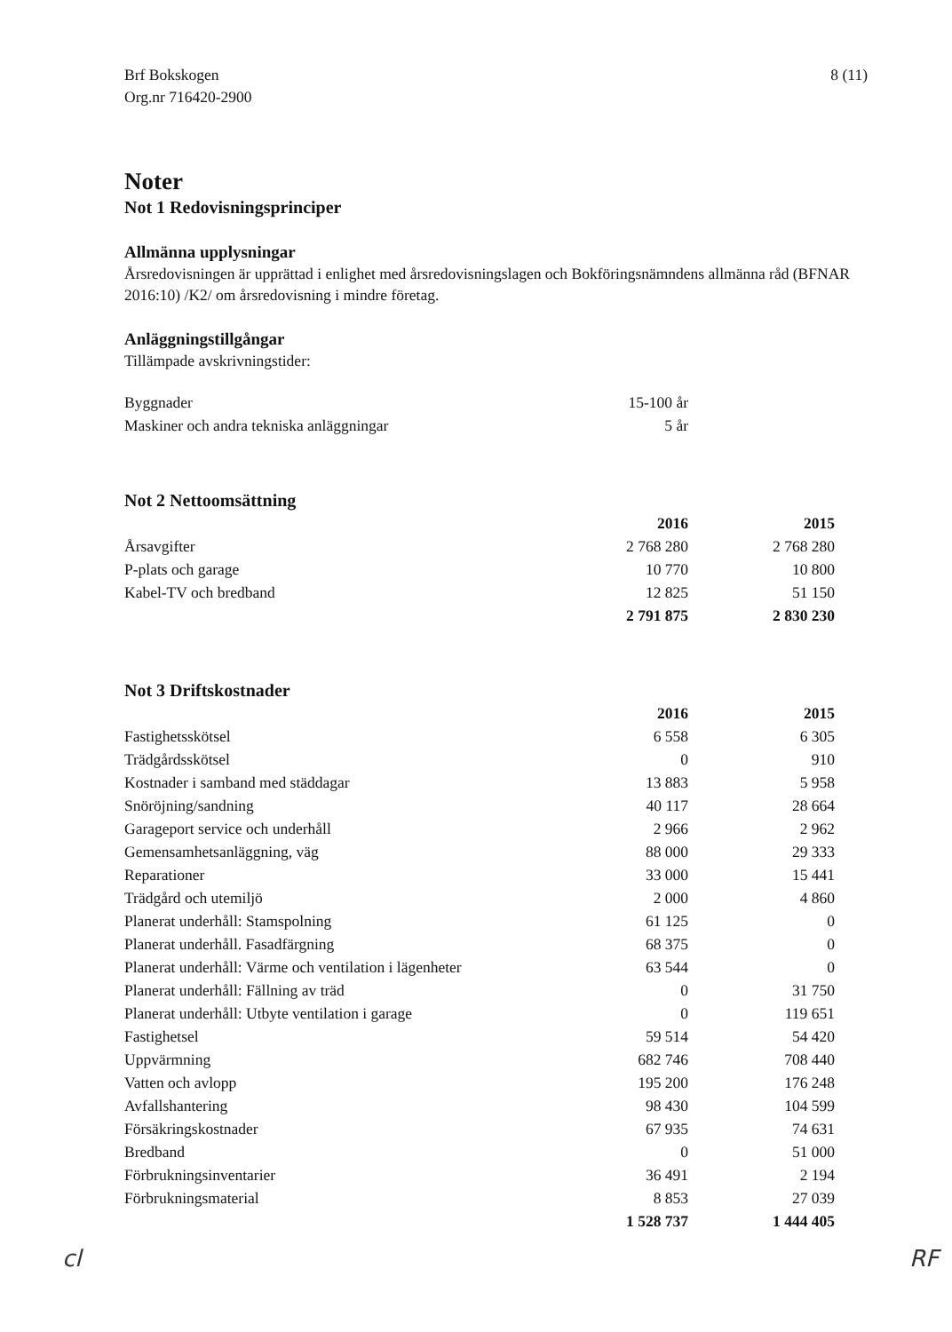Brf Bokskogen
Org.nr 716420-2900
8 (11)
Noter
Not 1 Redovisningsprinciper
Allmänna upplysningar
Årsredovisningen är upprättad i enlighet med årsredovisningslagen och Bokföringsnämndens allmänna råd (BFNAR 2016:10) /K2/ om årsredovisning i mindre företag.
Anläggningstillgångar
Tillämpade avskrivningstider:
| Byggnader | 15-100 år | |
| Maskiner och andra tekniska anläggningar | 5 år | |
Not 2 Nettoomsättning
| | 2016 | 2015 |
| --- | --- | --- |
| Årsavgifter | 2 768 280 | 2 768 280 |
| P-plats och garage | 10 770 | 10 800 |
| Kabel-TV och bredband | 12 825 | 51 150 |
| | 2 791 875 | 2 830 230 |
Not 3 Driftskostnader
| | 2016 | 2015 |
| --- | --- | --- |
| Fastighetsskötsel | 6 558 | 6 305 |
| Trädgårdsskötsel | 0 | 910 |
| Kostnader i samband med städdagar | 13 883 | 5 958 |
| Snöröjning/sandning | 40 117 | 28 664 |
| Garageport service och underhåll | 2 966 | 2 962 |
| Gemensamhetsanläggning, väg | 88 000 | 29 333 |
| Reparationer | 33 000 | 15 441 |
| Trädgård och utemiljö | 2 000 | 4 860 |
| Planerat underhåll: Stamspolning | 61 125 | 0 |
| Planerat underhåll. Fasadfärgning | 68 375 | 0 |
| Planerat underhåll: Värme och ventilation i lägenheter | 63 544 | 0 |
| Planerat underhåll: Fällning av träd | 0 | 31 750 |
| Planerat underhåll: Utbyte ventilation i garage | 0 | 119 651 |
| Fastighetsel | 59 514 | 54 420 |
| Uppvärmning | 682 746 | 708 440 |
| Vatten och avlopp | 195 200 | 176 248 |
| Avfallshantering | 98 430 | 104 599 |
| Försäkringskostnader | 67 935 | 74 631 |
| Bredband | 0 | 51 000 |
| Förbrukningsinventarier | 36 491 | 2 194 |
| Förbrukningsmaterial | 8 853 | 27 039 |
| | 1 528 737 | 1 444 405 |
cl RF